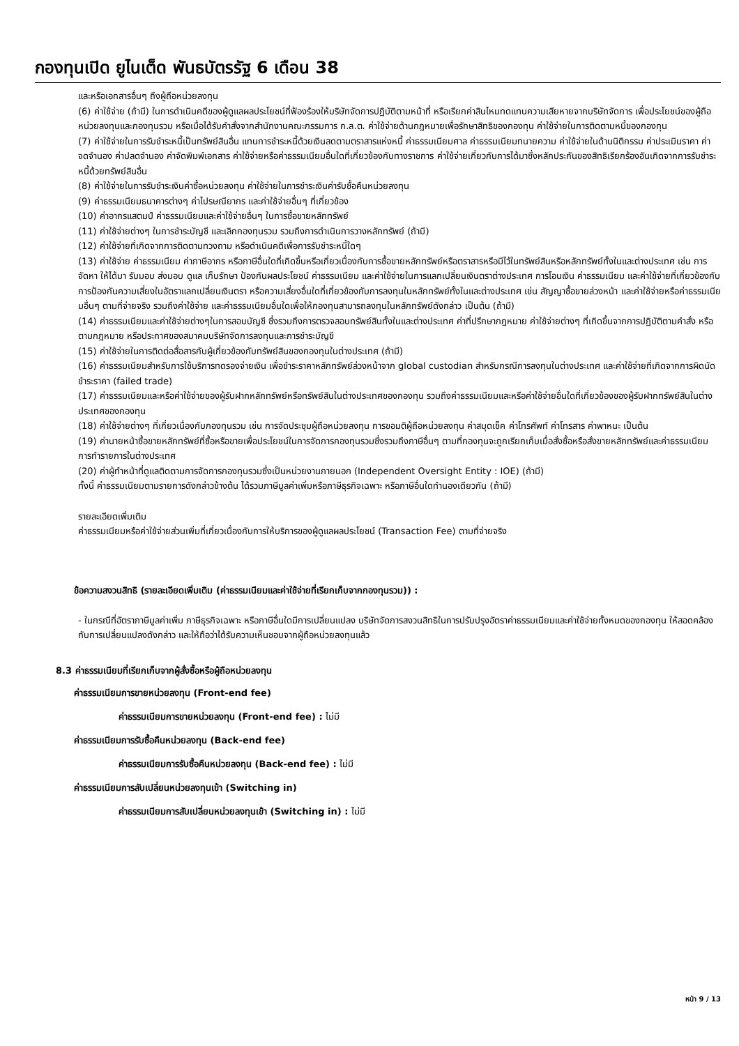กองทุนเปิด ยูไนเต็ด พันธบัตรรัฐ 6 เดือน 38
และหรือเอกสารอื่นๆ ถึงผู้ถือหน่วยลงทุน
(6) ค่าใช้จ่าย (ถ้ามี) ในการดำเนินคดีของผู้ดูแลผลประโยชน์ที่ฟ้องร้องให้บริษัทจัดการปฏิบัติตามหน้าที่ หรือเรียกค่าสินไหมทดแทนความเสียหายจากบริษัทจัดการ เพื่อประโยชน์ของผู้ถือหน่วยลงทุนและกองทุนรวม หรือเมื่อได้รับคำสั่งจากสำนักงานคณะกรรมการ ก.ล.ต. ค่าใช้จ่ายด้านกฎหมายเพื่อรักษาสิทธิของกองทุน ค่าใช้จ่ายในการติดตามหนี้ของกองทุน
(7) ค่าใช้จ่ายในการรับชำระหนี้เป็นทรัพย์สินอื่น แทนการชำระหนี้ด้วยเงินสดตามตราสารแห่งหนี้ ค่าธรรมเนียมศาล ค่าธรรมเนียมทนายความ ค่าใช้จ่ายในด้านนิติกรรม ค่าประเมินราคา ค่าจดจำนอง ค่าปลดจำนอง ค่าจัดพิมพ์เอกสาร ค่าใช้จ่ายหรือค่าธรรมเนียมอื่นใดที่เกี่ยวข้องกับทางราชการ ค่าใช้จ่ายเกี่ยวกับการได้มาซึ่งหลักประกันของสิทธิเรียกร้องอันเกิดจากการรับชำระหนี้ด้วยทรัพย์สินอื่น
(8) ค่าใช้จ่ายในการรับชำระเงินค่าซื้อหน่วยลงทุน ค่าใช้จ่ายในการชำระเงินค่ารับซื้อคืนหน่วยลงทุน
(9) ค่าธรรมเนียมธนาคารต่างๆ ค่าไปรษณียากร และค่าใช้จ่ายอื่นๆ ที่เกี่ยวข้อง
(10) ค่าอากรแสตมป์ ค่าธรรมเนียมและค่าใช้จ่ายอื่นๆ ในการซื้อขายหลักทรัพย์
(11) ค่าใช้จ่ายต่างๆ ในการชำระบัญชี และเลิกกองทุนรวม รวมถึงการดำเนินการวางหลักทรัพย์ (ถ้ามี)
(12) ค่าใช้จ่ายที่เกิดจากการติดตามทวงถาม หรือดำเนินคดีเพื่อการรับชำระหนี้ใดๆ
(13) ค่าใช้จ่าย ค่าธรรมเนียม ค่าภาษีอากร หรือภาษีอื่นใดที่เกิดขึ้นหรือเกี่ยวเนื่องกับการซื้อขายหลักทรัพย์หรือตราสารหรือมีไว้ในทรัพย์สินหรือหลักทรัพย์ทั้งในและต่างประเทศ เช่น การจัดหา ให้ได้มา รับมอบ ส่งมอบ ดูแล เก็บรักษา ป้องกันผลประโยชน์ ค่าธรรมเนียม และค่าใช้จ่ายในการแลกเปลี่ยนเงินตราต่างประเทศ การโอนเงิน ค่าธรรมเนียม และค่าใช้จ่ายที่เกี่ยวข้องกับการป้องกันความเสี่ยงในอัตราแลกเปลี่ยนเงินตรา หรือความเสี่ยงอื่นใดที่เกี่ยวข้องกับการลงทุนในหลักทรัพย์ทั้งในและต่างประเทศ เช่น สัญญาซื้อขายล่วงหน้า และค่าใช้จ่ายหรือค่าธรรมเนียมอื่นๆ ตามที่จ่ายจริง รวมถึงค่าใช้จ่าย และค่าธรรมเนียมอื่นใดเพื่อให้กองทุนสามารถลงทุนในหลักทรัพย์ดังกล่าว เป็นต้น (ถ้ามี)
(14) ค่าธรรมเนียมและค่าใช้จ่ายต่างๆในการสอบบัญชี ซึ่งรวมถึงการตรวจสอบทรัพย์สินทั้งในและต่างประเทศ ค่าที่ปรึกษากฎหมาย ค่าใช้จ่ายต่างๆ ที่เกิดขึ้นจากการปฏิบัติตามคำสั่ง หรือตามกฎหมาย หรือประกาศของสมาคมบริษัทจัดการลงทุนและการชำระบัญชี
(15) ค่าใช้จ่ายในการติดต่อสื่อสารกับผู้เกี่ยวข้องกับทรัพย์สินของกองทุนในต่างประเทศ (ถ้ามี)
(16) ค่าธรรมเนียมสำหรับการใช้บริการทดรองจ่ายเงิน เพื่อชำระราคาหลักทรัพย์ล่วงหน้าจาก global custodian สำหรับกรณีการลงทุนในต่างประเทศ และค่าใช้จ่ายที่เกิดจากการผิดนัดชำระราคา (failed trade)
(17) ค่าธรรมเนียมและหรือค่าใช้จ่ายของผู้รับฝากหลักทรัพย์หรือทรัพย์สินในต่างประเทศของกองทุน รวมถึงค่าธรรมเนียมและหรือค่าใช้จ่ายอื่นใดที่เกี่ยวข้องของผู้รับฝากทรัพย์สินในต่างประเทศของกองทุน
(18) ค่าใช้จ่ายต่างๆ ที่เกี่ยวเนื่องกับกองทุนรวม เช่น การจัดประชุมผู้ถือหน่วยลงทุน การขอมติผู้ถือหน่วยลงทุน ค่าสมุดเช็ค ค่าโทรศัพท์ ค่าโทรสาร ค่าพาหนะ เป็นต้น
(19) ค่านายหน้าซื้อขายหลักทรัพย์ที่ซื้อหรือขายเพื่อประโยชน์ในการจัดการกองทุนรวมซึ่งรวมถึงภาษีอื่นๆ ตามที่กองทุนจะถูกเรียกเก็บเมื่อสั่งซื้อหรือสั่งขายหลักทรัพย์และค่าธรรมเนียมการทำรายการในต่างประเทศ
(20) ค่าผู้ทำหน้าที่ดูแลติดตามการจัดการกองทุนรวมซึ่งเป็นหน่วยงานภายนอก (Independent Oversight Entity : IOE) (ถ้ามี)
ทั้งนี้ ค่าธรรมเนียมตามรายการดังกล่าวข้างต้น ได้รวมภาษีมูลค่าเพิ่มหรือภาษีธุรกิจเฉพาะ หรือภาษีอื่นใดทำนองเดียวกัน (ถ้ามี)
รายละเอียดเพิ่มเติม
ค่าธรรมเนียมหรือค่าใช้จ่ายส่วนเพิ่มที่เกี่ยวเนื่องกับการให้บริการของผู้ดูแลผลประโยชน์ (Transaction Fee) ตามที่จ่ายจริง
ข้อความสงวนสิทธิ (รายละเอียดเพิ่มเติม (ค่าธรรมเนียมและค่าใช้จ่ายที่เรียกเก็บจากกองทุนรวม)) :
- ในกรณีที่อัตราภาษีมูลค่าเพิ่ม ภาษีธุรกิจเฉพาะ หรือภาษีอื่นใดมีการเปลี่ยนแปลง บริษัทจัดการสงวนสิทธิในการปรับปรุงอัตราค่าธรรมเนียมและค่าใช้จ่ายทั้งหมดของกองทุน ให้สอดคล้องกับการเปลี่ยนแปลงดังกล่าว และให้ถือว่าได้รับความเห็นชอบจากผู้ถือหน่วยลงทุนแล้ว
8.3 ค่าธรรมเนียมที่เรียกเก็บจากผู้สั่งซื้อหรือผู้ถือหน่วยลงทุน
ค่าธรรมเนียมการขายหน่วยลงทุน (Front-end fee)
ค่าธรรมเนียมการขายหน่วยลงทุน (Front-end fee) : ไม่มี
ค่าธรรมเนียมการรับซื้อคืนหน่วยลงทุน (Back-end fee)
ค่าธรรมเนียมการรับซื้อคืนหน่วยลงทุน (Back-end fee) : ไม่มี
ค่าธรรมเนียมการสับเปลี่ยนหน่วยลงทุนเข้า (Switching in)
ค่าธรรมเนียมการสับเปลี่ยนหน่วยลงทุนเข้า (Switching in) : ไม่มี
หน้า 9 / 13